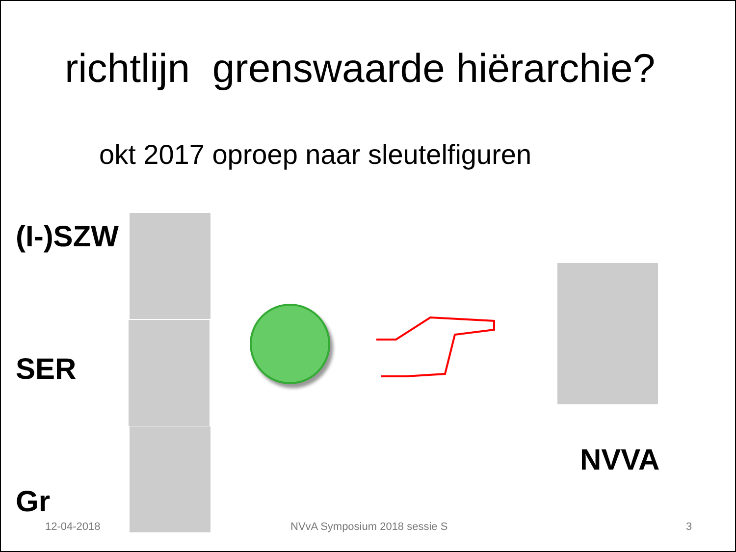richtlijn grenswaarde hiërarchie?
okt 2017 oproep naar sleutelfiguren
(I-)SZW
SER
Gr
NVVA
12-04-2018 NVvA Symposium 2018 sessie S 3